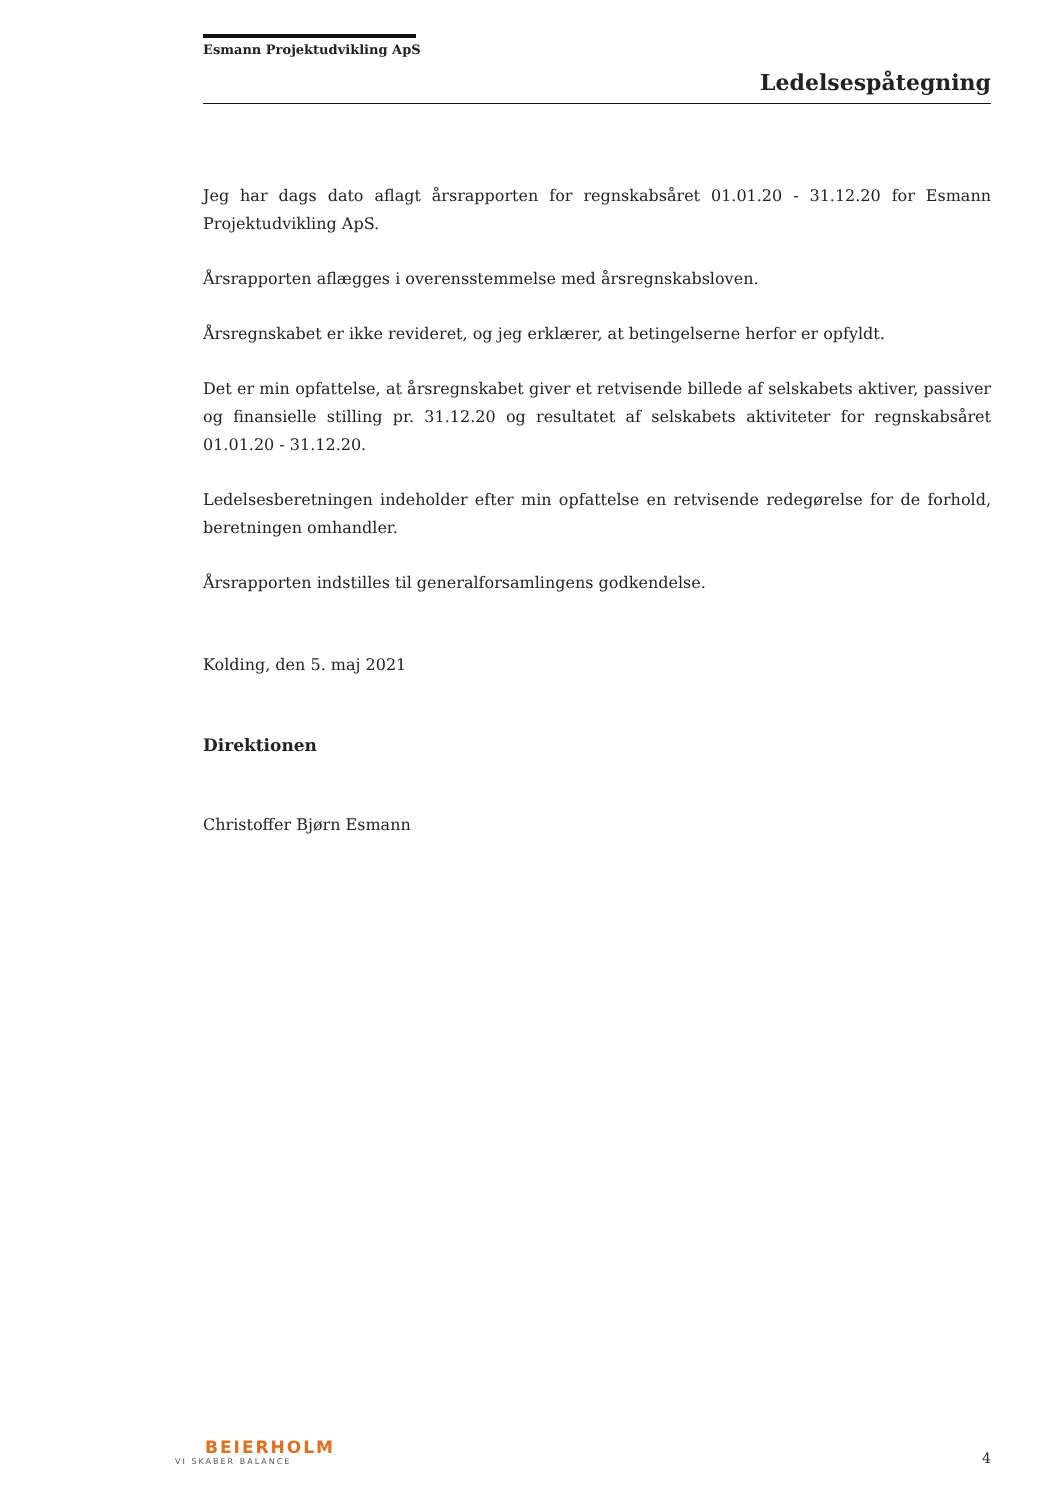Esmann Projektudvikling ApS
Ledelsespåtegning
Jeg har dags dato aflagt årsrapporten for regnskabsåret 01.01.20 - 31.12.20 for Esmann Projektudvikling ApS.
Årsrapporten aflægges i overensstemmelse med årsregnskabsloven.
Årsregnskabet er ikke revideret, og jeg erklærer, at betingelserne herfor er opfyldt.
Det er min opfattelse, at årsregnskabet giver et retvisende billede af selskabets aktiver, passiver og finansielle stilling pr. 31.12.20 og resultatet af selskabets aktiviteter for regnskabsåret 01.01.20 - 31.12.20.
Ledelsesberetningen indeholder efter min opfattelse en retvisende redegørelse for de forhold, beretningen omhandler.
Årsrapporten indstilles til generalforsamlingens godkendelse.
Kolding, den 5. maj 2021
Direktionen
Christoffer Bjørn Esmann
BEIERHOLM
VI SKABER BALANCE
4